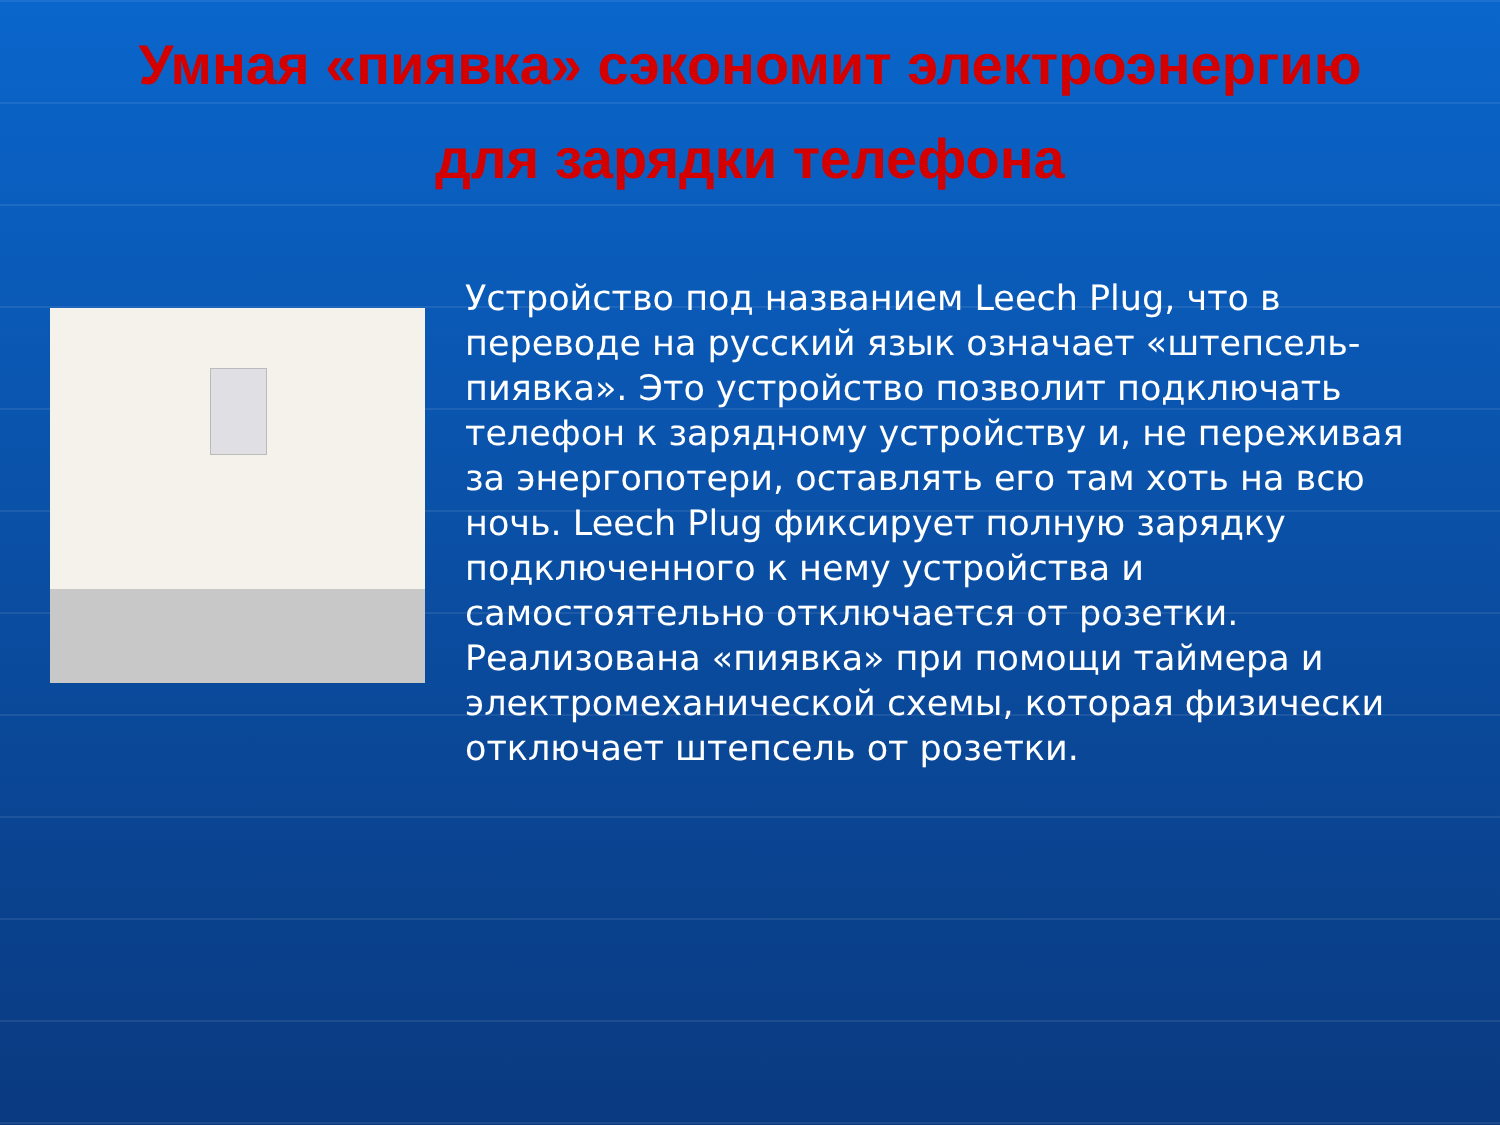Умная «пиявка» сэкономит электроэнергию
для зарядки телефона
Устройство под названием Leech Plug, что в переводе на русский язык означает «штепсель-пиявка». Это устройство позволит подключать телефон к зарядному устройству и, не переживая за энергопотери, оставлять его там хоть на всю ночь. Leech Plug фиксирует полную зарядку подключенного к нему устройства и самостоятельно отключается от розетки. Реализована «пиявка» при помощи таймера и электромеханической схемы, которая физически отключает штепсель от розетки.